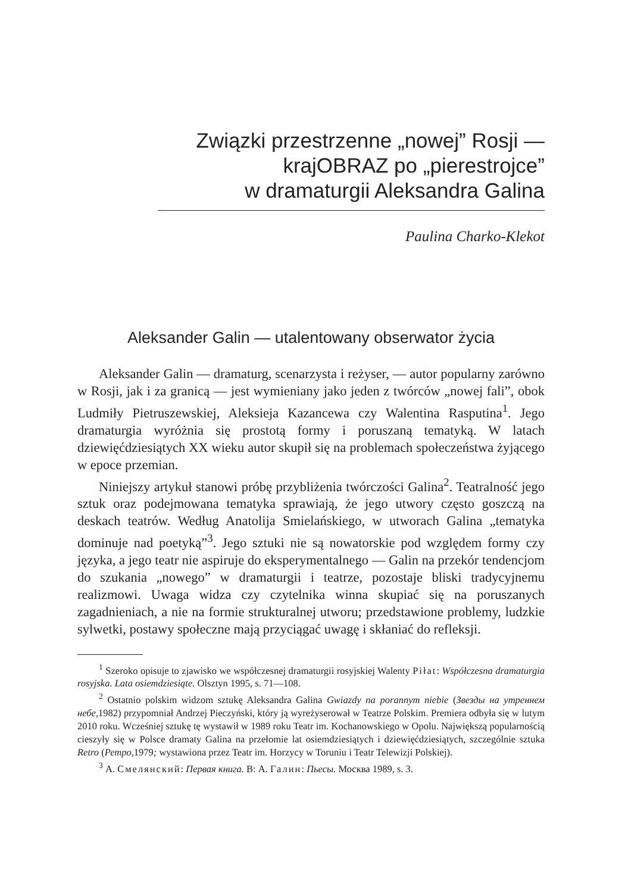Związki przestrzenne „nowej” Rosji —
krajOBRAZ po „pierestrojce”
w dramaturgii Aleksandra Galina
Paulina Charko-Klekot
Aleksander Galin — utalentowany obserwator życia
Aleksander Galin — dramaturg, scenarzysta i reżyser, — autor popularny zarówno w Rosji, jak i za granicą — jest wymieniany jako jeden z twórców „nowej fali”, obok Ludmiły Pietruszewskiej, Aleksieja Kazancewa czy Walentina Rasputina<sup>1</sup>. Jego dramaturgia wyróżnia się prostotą formy i poruszaną tematyką. W latach dziewięćdziesiątych XX wieku autor skupił się na problemach społeczeństwa żyjącego w epoce przemian.
Niniejszy artykuł stanowi próbę przybliżenia twórczości Galina<sup>2</sup>. Teatralność jego sztuk oraz podejmowana tematyka sprawiają, że jego utwory często goszczą na deskach teatrów. Według Anatolija Smielańskiego, w utworach Galina „tematyka dominuje nad poetyką”<sup>3</sup>. Jego sztuki nie są nowatorskie pod względem formy czy języka, a jego teatr nie aspiruje do eksperymentalnego — Galin na przekór tendencjom do szukania „nowego” w dramaturgii i teatrze, pozostaje bliski tradycyjnemu realizmowi. Uwaga widza czy czytelnika winna skupiać się na poruszanych zagadnieniach, a nie na formie strukturalnej utworu; przedstawione problemy, ludzkie sylwetki, postawy społeczne mają przyciągać uwagę i skłaniać do refleksji.
<sup>1</sup> Szeroko opisuje to zjawisko we współczesnej dramaturgii rosyjskiej Walenty Piłat: Współczesna dramaturgia rosyjska. Lata osiemdziesiąte. Olsztyn 1995, s. 71—108.
<sup>2</sup> Ostatnio polskim widzom sztukę Aleksandra Galina Gwiazdy na porannym niebie (Звезды на утреннем небе, 1982) przypomniał Andrzej Pieczyński, który ją wyreżyserował w Teatrze Polskim. Premiera odbyła się w lutym 2010 roku. Wcześniej sztukę tę wystawił w 1989 roku Teatr im. Kochanowskiego w Opolu. Największą popularnością cieszyły się w Polsce dramaty Galina na przełomie lat osiemdziesiątych i dziewięćdziesiątych, szczególnie sztuka Retro (Ретро, 1979; wystawiona przez Teatr im. Horzycy w Toruniu i Teatr Telewizji Polskiej).
<sup>3</sup> А. Смелянский: Первая книга. В: А. Галин: Пьесы. Москва 1989, s. 3.